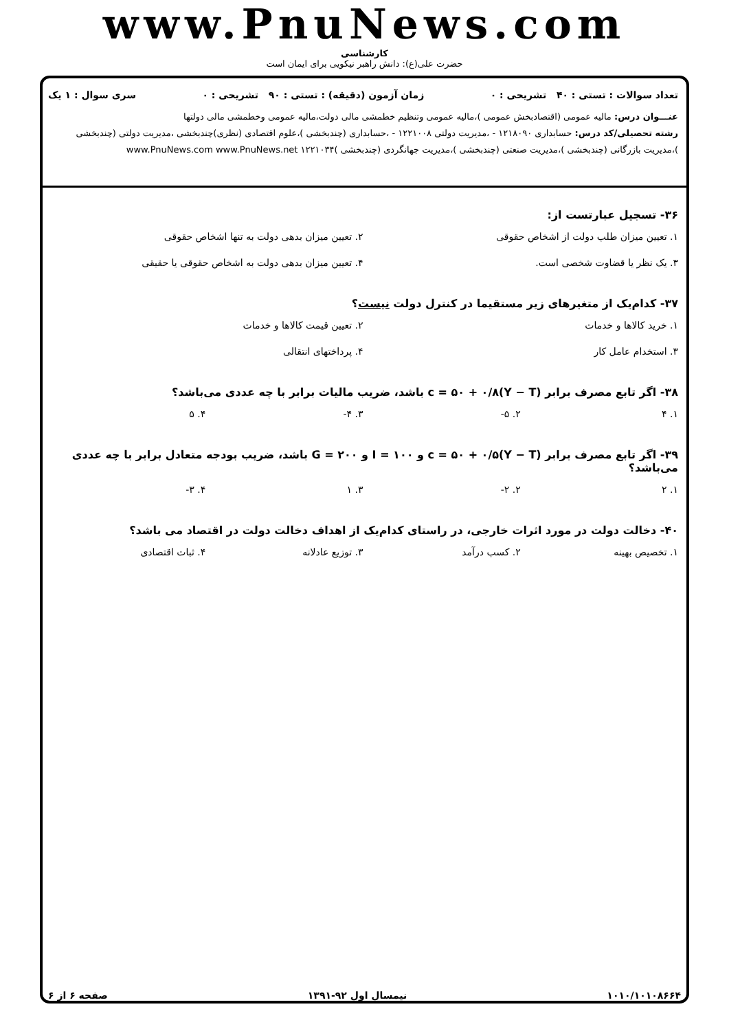www.PnuNews.com
کارشناسی
حضرت علی(ع): دانش راهبر نیکویی برای ایمان است
تعداد سوالات : تستی : ۴۰ تشریحی : ۰ زمان آزمون (دقیقه) : تستی : ۹۰ تشریحی : ۰ سری سوال : ۱ یک
عنـــوان درس: مالیه عمومی (اقتصادبخش عمومی )،مالیه عمومی وتنظیم خطمشی مالی دولت،مالیه عمومی وخطمشی مالی دولتها
رشته تحصیلی/کد درس: حسابداری ۱۲۱۸۰۹۰ - ،مدیریت دولتی ۱۲۲۱۰۰۸ - ،حسابداری (چندبخشی )،علوم اقتصادی (نظری)چندبخشی ،مدیریت دولتی (چندبخشی )،مدیریت بازرگانی (چندبخشی )،مدیریت صنعتی (چندبخشی )،مدیریت جهانگردی (چندبخشی )۱۲۲۱۰۳۴ www.PnuNews.com www.PnuNews.net
۳۶- تسجیل عبارتست از:
۱. تعیین میزان طلب دولت از اشخاص حقوقی ۲. تعیین میزان بدهی دولت به تنها اشخاص حقوقی ۳. یک نظر یا قضاوت شخصی است. ۴. تعیین میزان بدهی دولت به اشخاص حقوقی یا حقیقی
۳۷- کدام‌یک از متغیرهای زیر مستقیما در کنترل دولت نیست؟
۱. خرید کالاها و خدمات ۲. تعیین قیمت کالاها و خدمات ۳. استخدام عامل کار ۴. پرداختهای انتقالی
۳۸- اگر تابع مصرف برابر c = ۵۰ + ۰/۸(Y − T) باشد، ضریب مالیات برابر با چه عددی می‌باشد؟
۱. ۴ ۲. ۵- ۳. ۴- ۴. ۵
۳۹- اگر تابع مصرف برابر c = ۵۰ + ۰/۵(Y − T) و I = ۱۰۰ و G = ۲۰۰ باشد، ضریب بودجه متعادل برابر با چه عددی می‌باشد؟
۱. ۲ ۲. ۲- ۳. ۱ ۴. ۳-
۴۰- دخالت دولت در مورد اثرات خارجی، در راستای کدام‌یک از اهداف دخالت دولت در اقتصاد می باشد؟
۱. تخصیص بهینه ۲. کسب درآمد ۳. توزیع عادلانه ۴. ثبات اقتصادی
۱۰۱۰/۱۰۱۰۸۶۶۴ نیمسال اول ۹۲-۱۳۹۱ صفحه ۶ از ۶